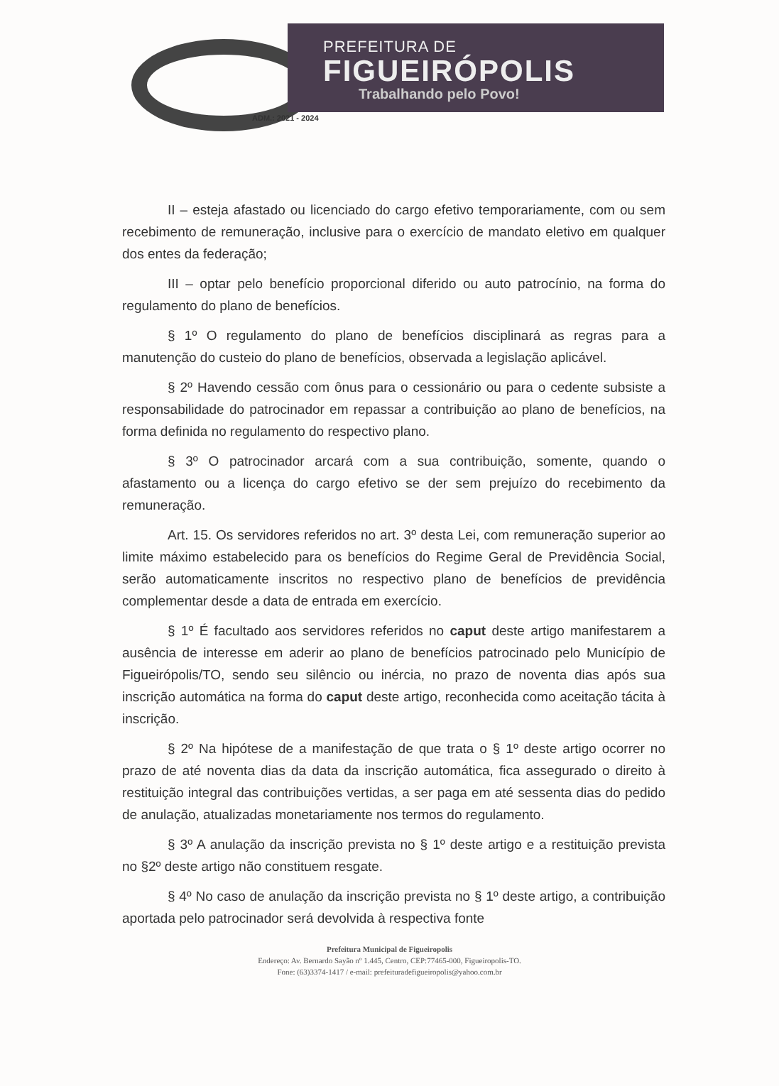PREFEITURA DE
FIGUEIRÓPOLIS
Trabalhando pelo Povo!
ADM.: 2021 - 2024
II – esteja afastado ou licenciado do cargo efetivo temporariamente, com ou sem recebimento de remuneração, inclusive para o exercício de mandato eletivo em qualquer dos entes da federação;
III – optar pelo benefício proporcional diferido ou auto patrocínio, na forma do regulamento do plano de benefícios.
§ 1º O regulamento do plano de benefícios disciplinará as regras para a manutenção do custeio do plano de benefícios, observada a legislação aplicável.
§ 2º Havendo cessão com ônus para o cessionário ou para o cedente subsiste a responsabilidade do patrocinador em repassar a contribuição ao plano de benefícios, na forma definida no regulamento do respectivo plano.
§ 3º O patrocinador arcará com a sua contribuição, somente, quando o afastamento ou a licença do cargo efetivo se der sem prejuízo do recebimento da remuneração.
Art. 15. Os servidores referidos no art. 3º desta Lei, com remuneração superior ao limite máximo estabelecido para os benefícios do Regime Geral de Previdência Social, serão automaticamente inscritos no respectivo plano de benefícios de previdência complementar desde a data de entrada em exercício.
§ 1º É facultado aos servidores referidos no caput deste artigo manifestarem a ausência de interesse em aderir ao plano de benefícios patrocinado pelo Município de Figueirópolis/TO, sendo seu silêncio ou inércia, no prazo de noventa dias após sua inscrição automática na forma do caput deste artigo, reconhecida como aceitação tácita à inscrição.
§ 2º Na hipótese de a manifestação de que trata o § 1º deste artigo ocorrer no prazo de até noventa dias da data da inscrição automática, fica assegurado o direito à restituição integral das contribuições vertidas, a ser paga em até sessenta dias do pedido de anulação, atualizadas monetariamente nos termos do regulamento.
§ 3º A anulação da inscrição prevista no § 1º deste artigo e a restituição prevista no §2º deste artigo não constituem resgate.
§ 4º No caso de anulação da inscrição prevista no § 1º deste artigo, a contribuição aportada pelo patrocinador será devolvida à respectiva fonte
Prefeitura Municipal de Figueiropolis
Endereço: Av. Bernardo Sayão nº 1.445, Centro, CEP:77465-000, Figueiropolis-TO.
Fone: (63)3374-1417 / e-mail: prefeituradefigueiropolis@yahoo.com.br